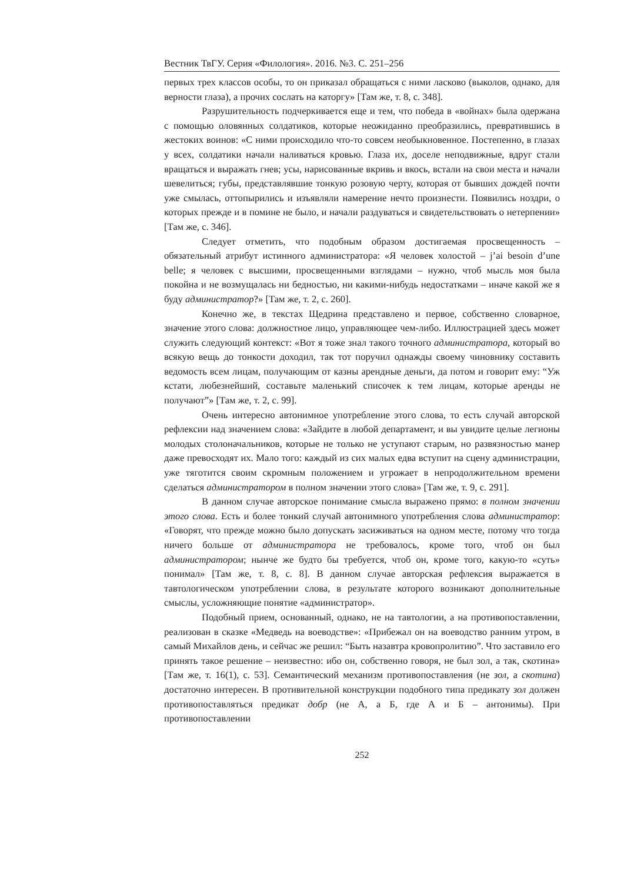Вестник ТвГУ. Серия «Филология». 2016. №3. С. 251–256
первых трех классов особы, то он приказал обращаться с ними ласково (выколов, однако, для верности глаза), а прочих сослать на каторгу» [Там же, т. 8, с. 348].
Разрушительность подчеркивается еще и тем, что победа в «войнах» была одержана с помощью оловянных солдатиков, которые неожиданно преобразились, превратившись в жестоких воинов: «С ними происходило что-то совсем необыкновенное. Постепенно, в глазах у всех, солдатики начали наливаться кровью. Глаза их, доселе неподвижные, вдруг стали вращаться и выражать гнев; усы, нарисованные вкривь и вкось, встали на свои места и начали шевелиться; губы, представлявшие тонкую розовую черту, которая от бывших дождей почти уже смылась, оттопырились и изъявляли намерение нечто произнести. Появились ноздри, о которых прежде и в помине не было, и начали раздуваться и свидетельствовать о нетерпении» [Там же, с. 346].
Следует отметить, что подобным образом достигаемая просвещенность – обязательный атрибут истинного администратора: «Я человек холостой – j’ai besoin d’une belle; я человек с высшими, просвещенными взглядами – нужно, чтоб мысль моя была покойна и не возмущалась ни бедностью, ни какими-нибудь недостатками – иначе какой же я буду администратор?» [Там же, т. 2, с. 260].
Конечно же, в текстах Щедрина представлено и первое, собственно словарное, значение этого слова: должностное лицо, управляющее чем-либо. Иллюстрацией здесь может служить следующий контекст: «Вот я тоже знал такого точного администратора, который во всякую вещь до тонкости доходил, так тот поручил однажды своему чиновнику составить ведомость всем лицам, получающим от казны арендные деньги, да потом и говорит ему: “Уж кстати, любезнейший, составьте маленький списочек к тем лицам, которые аренды не получают”» [Там же, т. 2, с. 99].
Очень интересно автонимное употребление этого слова, то есть случай авторской рефлексии над значением слова: «Зайдите в любой департамент, и вы увидите целые легионы молодых столоначальников, которые не только не уступают старым, но развязностью манер даже превосходят их. Мало того: каждый из сих малых едва вступит на сцену администрации, уже тяготится своим скромным положением и угрожает в непродолжительном времени сделаться администратором в полном значении этого слова» [Там же, т. 9, с. 291].
В данном случае авторское понимание смысла выражено прямо: в полном значении этого слова. Есть и более тонкий случай автонимного употребления слова администратор: «Говорят, что прежде можно было допускать засиживаться на одном месте, потому что тогда ничего больше от администратора не требовалось, кроме того, чтоб он был администратором; нынче же будто бы требуется, чтоб он, кроме того, какую-то «суть» понимал» [Там же, т. 8, с. 8]. В данном случае авторская рефлексия выражается в тавтологическом употреблении слова, в результате которого возникают дополнительные смыслы, усложняющие понятие «администратор».
Подобный прием, основанный, однако, не на тавтологии, а на противопоставлении, реализован в сказке «Медведь на воеводстве»: «Прибежал он на воеводство ранним утром, в самый Михайлов день, и сейчас же решил: “Быть назавтра кровопролитию”. Что заставило его принять такое решение – неизвестно: ибо он, собственно говоря, не был зол, а так, скотина» [Там же, т. 16(1), с. 53]. Семантический механизм противопоставления (не зол, а скотина) достаточно интересен. В противительной конструкции подобного типа предикату зол должен противопоставляться предикат добр (не А, а Б, где А и Б – антонимы). При противопоставлении
252